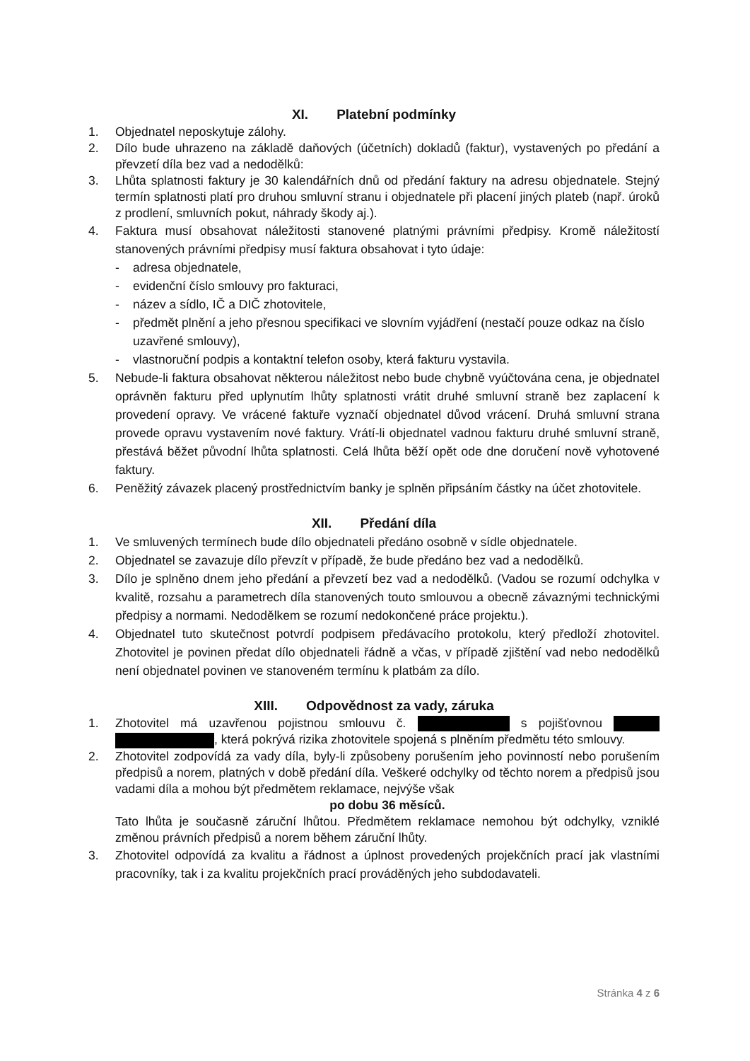XI. Platební podmínky
1. Objednatel neposkytuje zálohy.
2. Dílo bude uhrazeno na základě daňových (účetních) dokladů (faktur), vystavených po předání a převzetí díla bez vad a nedodělků:
3. Lhůta splatnosti faktury je 30 kalendářních dnů od předání faktury na adresu objednatele. Stejný termín splatnosti platí pro druhou smluvní stranu i objednatele při placení jiných plateb (např. úroků z prodlení, smluvních pokut, náhrady škody aj.).
4. Faktura musí obsahovat náležitosti stanovené platnými právními předpisy. Kromě náležitostí stanovených právními předpisy musí faktura obsahovat i tyto údaje:
- adresa objednatele,
- evidenční číslo smlouvy pro fakturaci,
- název a sídlo, IČ a DIČ zhotovitele,
- předmět plnění a jeho přesnou specifikaci ve slovním vyjádření (nestačí pouze odkaz na číslo uzavřené smlouvy),
- vlastnoruční podpis a kontaktní telefon osoby, která fakturu vystavila.
5. Nebude-li faktura obsahovat některou náležitost nebo bude chybně vyúčtována cena, je objednatel oprávněn fakturu před uplynutím lhůty splatnosti vrátit druhé smluvní straně bez zaplacení k provedení opravy. Ve vrácené faktuře vyznačí objednatel důvod vrácení. Druhá smluvní strana provede opravu vystavením nové faktury. Vrátí-li objednatel vadnou fakturu druhé smluvní straně, přestává běžet původní lhůta splatnosti. Celá lhůta běží opět ode dne doručení nově vyhotovené faktury.
6. Peněžitý závazek placený prostřednictvím banky je splněn připsáním částky na účet zhotovitele.
XII. Předání díla
1. Ve smluvených termínech bude dílo objednateli předáno osobně v sídle objednatele.
2. Objednatel se zavazuje dílo převzít v případě, že bude předáno bez vad a nedodělků.
3. Dílo je splněno dnem jeho předání a převzetí bez vad a nedodělků. (Vadou se rozumí odchylka v kvalitě, rozsahu a parametrech díla stanovených touto smlouvou a obecně závaznými technickými předpisy a normami. Nedodělkem se rozumí nedokončené práce projektu.).
4. Objednatel tuto skutečnost potvrdí podpisem předávacího protokolu, který předloží zhotovitel. Zhotovitel je povinen předat dílo objednateli řádně a včas, v případě zjištění vad nebo nedodělků není objednatel povinen ve stanoveném termínu k platbám za dílo.
XIII. Odpovědnost za vady, záruka
1. Zhotovitel má uzavřenou pojistnou smlouvu č. s pojišťovnou , která pokrývá rizika zhotovitele spojená s plněním předmětu této smlouvy.
2. Zhotovitel zodpovídá za vady díla, byly-li způsobeny porušením jeho povinností nebo porušením předpisů a norem, platných v době předání díla. Veškeré odchylky od těchto norem a předpisů jsou vadami díla a mohou být předmětem reklamace, nejvýše však
po dobu 36 měsíců.
Tato lhůta je současně záruční lhůtou. Předmětem reklamace nemohou být odchylky, vzniklé změnou právních předpisů a norem během záruční lhůty.
3. Zhotovitel odpovídá za kvalitu a řádnost a úplnost provedených projekčních prací jak vlastními pracovníky, tak i za kvalitu projekčních prací prováděných jeho subdodavateli.
Stránka 4 z 6